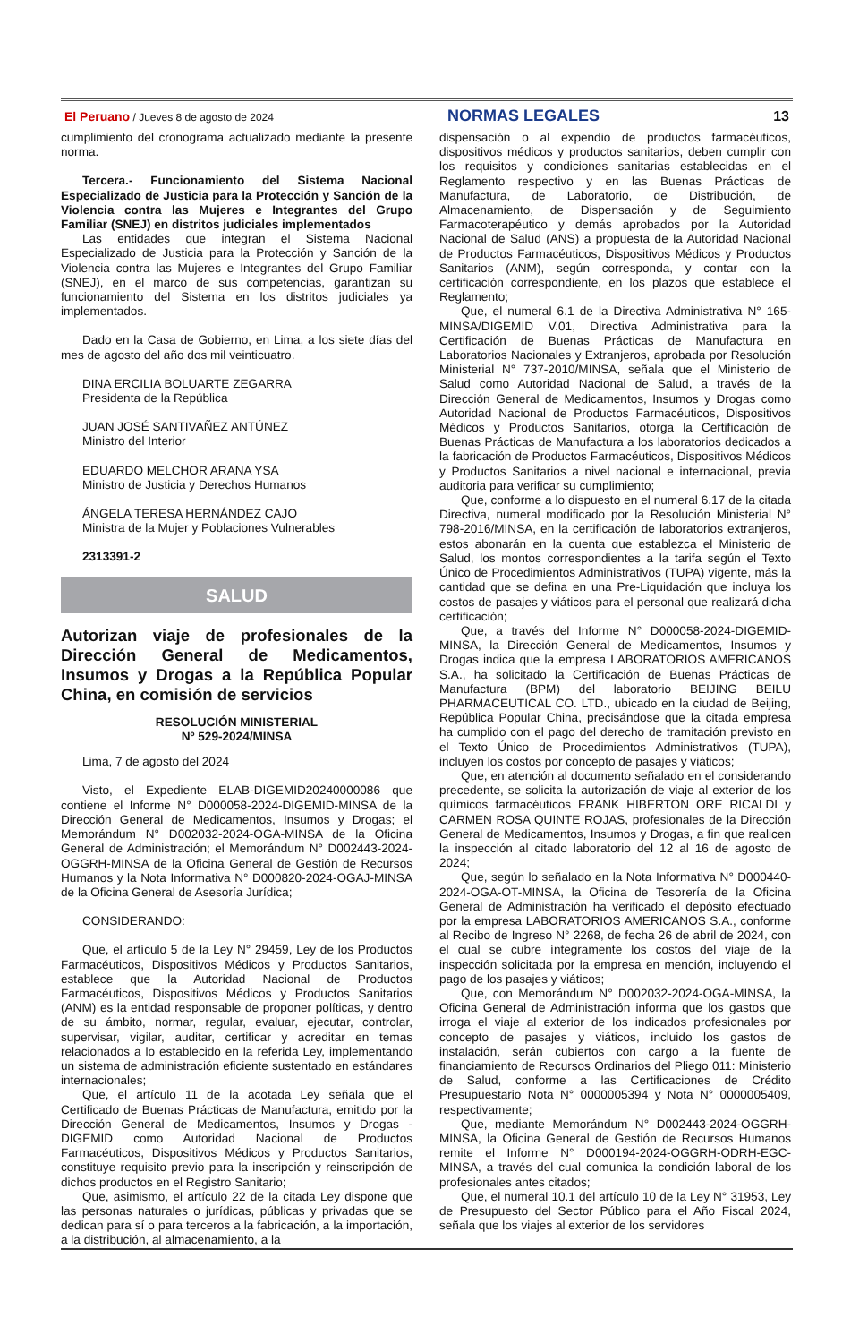El Peruano / Jueves 8 de agosto de 2024 NORMAS LEGALES 13
cumplimiento del cronograma actualizado mediante la presente norma.
Tercera.- Funcionamiento del Sistema Nacional Especializado de Justicia para la Protección y Sanción de la Violencia contra las Mujeres e Integrantes del Grupo Familiar (SNEJ) en distritos judiciales implementados
Las entidades que integran el Sistema Nacional Especializado de Justicia para la Protección y Sanción de la Violencia contra las Mujeres e Integrantes del Grupo Familiar (SNEJ), en el marco de sus competencias, garantizan su funcionamiento del Sistema en los distritos judiciales ya implementados.
Dado en la Casa de Gobierno, en Lima, a los siete días del mes de agosto del año dos mil veinticuatro.
DINA ERCILIA BOLUARTE ZEGARRA
Presidenta de la República
JUAN JOSÉ SANTIVAÑEZ ANTÚNEZ
Ministro del Interior
EDUARDO MELCHOR ARANA YSA
Ministro de Justicia y Derechos Humanos
ÁNGELA TERESA HERNÁNDEZ CAJO
Ministra de la Mujer y Poblaciones Vulnerables
2313391-2
SALUD
Autorizan viaje de profesionales de la Dirección General de Medicamentos, Insumos y Drogas a la República Popular China, en comisión de servicios
RESOLUCIÓN MINISTERIAL
Nº 529-2024/MINSA
Lima, 7 de agosto del 2024
Visto, el Expediente ELAB-DIGEMID20240000086 que contiene el Informe N° D000058-2024-DIGEMID-MINSA de la Dirección General de Medicamentos, Insumos y Drogas; el Memorándum N° D002032-2024-OGA-MINSA de la Oficina General de Administración; el Memorándum N° D002443-2024-OGGRH-MINSA de la Oficina General de Gestión de Recursos Humanos y la Nota Informativa N° D000820-2024-OGAJ-MINSA de la Oficina General de Asesoría Jurídica;
CONSIDERANDO:
Que, el artículo 5 de la Ley N° 29459, Ley de los Productos Farmacéuticos, Dispositivos Médicos y Productos Sanitarios, establece que la Autoridad Nacional de Productos Farmacéuticos, Dispositivos Médicos y Productos Sanitarios (ANM) es la entidad responsable de proponer políticas, y dentro de su ámbito, normar, regular, evaluar, ejecutar, controlar, supervisar, vigilar, auditar, certificar y acreditar en temas relacionados a lo establecido en la referida Ley, implementando un sistema de administración eficiente sustentado en estándares internacionales;
Que, el artículo 11 de la acotada Ley señala que el Certificado de Buenas Prácticas de Manufactura, emitido por la Dirección General de Medicamentos, Insumos y Drogas - DIGEMID como Autoridad Nacional de Productos Farmacéuticos, Dispositivos Médicos y Productos Sanitarios, constituye requisito previo para la inscripción y reinscripción de dichos productos en el Registro Sanitario;
Que, asimismo, el artículo 22 de la citada Ley dispone que las personas naturales o jurídicas, públicas y privadas que se dedican para sí o para terceros a la fabricación, a la importación, a la distribución, al almacenamiento, a la
dispensación o al expendio de productos farmacéuticos, dispositivos médicos y productos sanitarios, deben cumplir con los requisitos y condiciones sanitarias establecidas en el Reglamento respectivo y en las Buenas Prácticas de Manufactura, de Laboratorio, de Distribución, de Almacenamiento, de Dispensación y de Seguimiento Farmacoterapéutico y demás aprobados por la Autoridad Nacional de Salud (ANS) a propuesta de la Autoridad Nacional de Productos Farmacéuticos, Dispositivos Médicos y Productos Sanitarios (ANM), según corresponda, y contar con la certificación correspondiente, en los plazos que establece el Reglamento;
Que, el numeral 6.1 de la Directiva Administrativa N° 165-MINSA/DIGEMID V.01, Directiva Administrativa para la Certificación de Buenas Prácticas de Manufactura en Laboratorios Nacionales y Extranjeros, aprobada por Resolución Ministerial N° 737-2010/MINSA, señala que el Ministerio de Salud como Autoridad Nacional de Salud, a través de la Dirección General de Medicamentos, Insumos y Drogas como Autoridad Nacional de Productos Farmacéuticos, Dispositivos Médicos y Productos Sanitarios, otorga la Certificación de Buenas Prácticas de Manufactura a los laboratorios dedicados a la fabricación de Productos Farmacéuticos, Dispositivos Médicos y Productos Sanitarios a nivel nacional e internacional, previa auditoria para verificar su cumplimiento;
Que, conforme a lo dispuesto en el numeral 6.17 de la citada Directiva, numeral modificado por la Resolución Ministerial N° 798-2016/MINSA, en la certificación de laboratorios extranjeros, estos abonarán en la cuenta que establezca el Ministerio de Salud, los montos correspondientes a la tarifa según el Texto Único de Procedimientos Administrativos (TUPA) vigente, más la cantidad que se defina en una Pre-Liquidación que incluya los costos de pasajes y viáticos para el personal que realizará dicha certificación;
Que, a través del Informe N° D000058-2024-DIGEMID-MINSA, la Dirección General de Medicamentos, Insumos y Drogas indica que la empresa LABORATORIOS AMERICANOS S.A., ha solicitado la Certificación de Buenas Prácticas de Manufactura (BPM) del laboratorio BEIJING BEILU PHARMACEUTICAL CO. LTD., ubicado en la ciudad de Beijing, República Popular China, precisándose que la citada empresa ha cumplido con el pago del derecho de tramitación previsto en el Texto Único de Procedimientos Administrativos (TUPA), incluyen los costos por concepto de pasajes y viáticos;
Que, en atención al documento señalado en el considerando precedente, se solicita la autorización de viaje al exterior de los químicos farmacéuticos FRANK HIBERTON ORE RICALDI y CARMEN ROSA QUINTE ROJAS, profesionales de la Dirección General de Medicamentos, Insumos y Drogas, a fin que realicen la inspección al citado laboratorio del 12 al 16 de agosto de 2024;
Que, según lo señalado en la Nota Informativa N° D000440-2024-OGA-OT-MINSA, la Oficina de Tesorería de la Oficina General de Administración ha verificado el depósito efectuado por la empresa LABORATORIOS AMERICANOS S.A., conforme al Recibo de Ingreso N° 2268, de fecha 26 de abril de 2024, con el cual se cubre íntegramente los costos del viaje de la inspección solicitada por la empresa en mención, incluyendo el pago de los pasajes y viáticos;
Que, con Memorándum N° D002032-2024-OGA-MINSA, la Oficina General de Administración informa que los gastos que irroga el viaje al exterior de los indicados profesionales por concepto de pasajes y viáticos, incluido los gastos de instalación, serán cubiertos con cargo a la fuente de financiamiento de Recursos Ordinarios del Pliego 011: Ministerio de Salud, conforme a las Certificaciones de Crédito Presupuestario Nota N° 0000005394 y Nota N° 0000005409, respectivamente;
Que, mediante Memorándum N° D002443-2024-OGGRH-MINSA, la Oficina General de Gestión de Recursos Humanos remite el Informe N° D000194-2024-OGGRH-ODRH-EGC-MINSA, a través del cual comunica la condición laboral de los profesionales antes citados;
Que, el numeral 10.1 del artículo 10 de la Ley N° 31953, Ley de Presupuesto del Sector Público para el Año Fiscal 2024, señala que los viajes al exterior de los servidores